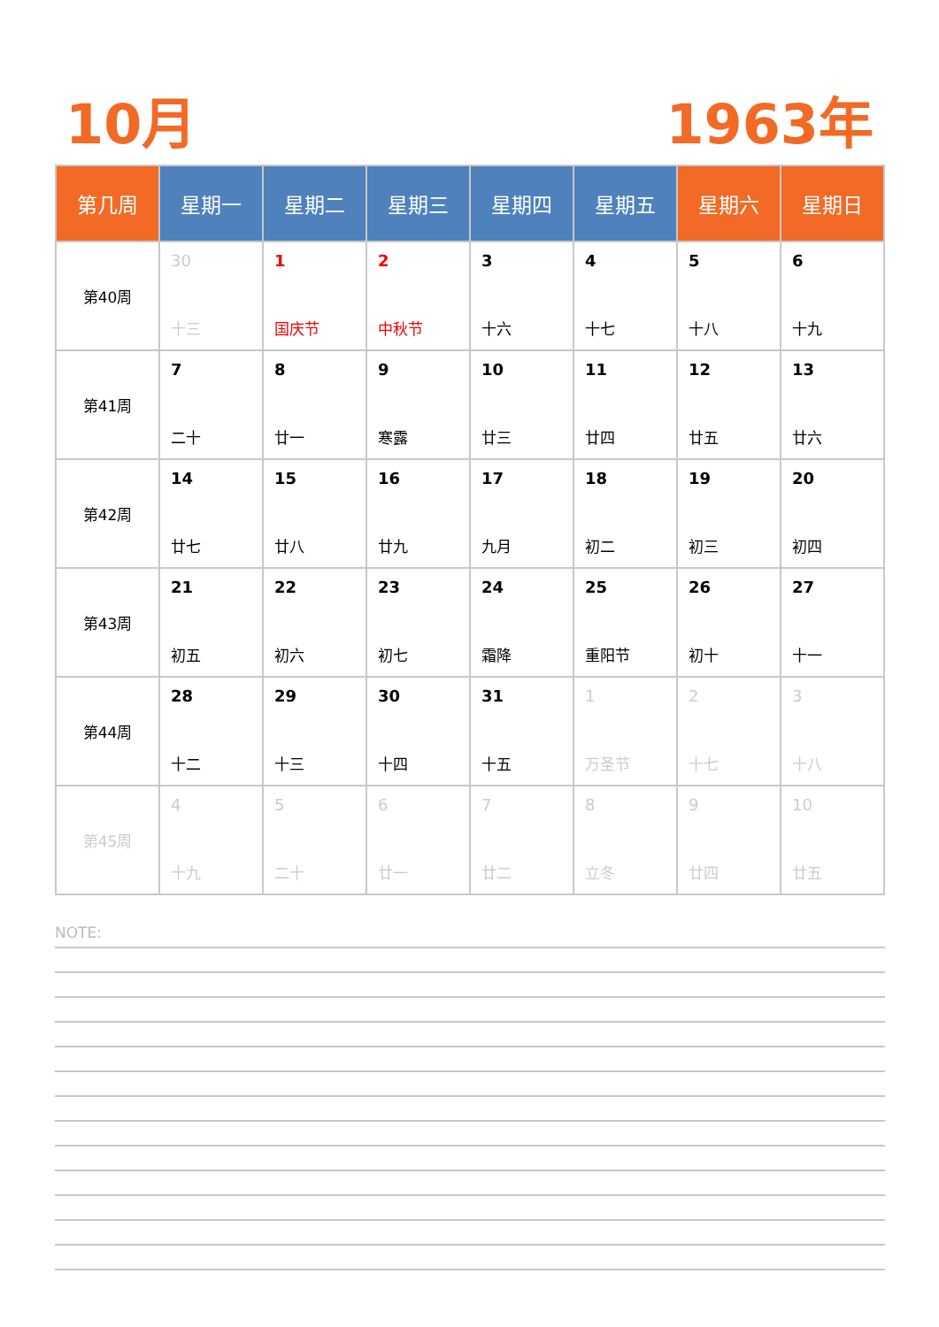10月 1963年
| 第几周 | 星期一 | 星期二 | 星期三 | 星期四 | 星期五 | 星期六 | 星期日 |
| --- | --- | --- | --- | --- | --- | --- | --- |
| 第40周 | 30 十三 | 1 国庆节 | 2 中秋节 | 3 十六 | 4 十七 | 5 十八 | 6 十九 |
| 第41周 | 7 二十 | 8 廿一 | 9 寒露 | 10 廿三 | 11 廿四 | 12 廿五 | 13 廿六 |
| 第42周 | 14 廿七 | 15 廿八 | 16 廿九 | 17 九月 | 18 初二 | 19 初三 | 20 初四 |
| 第43周 | 21 初五 | 22 初六 | 23 初七 | 24 霜降 | 25 重阳节 | 26 初十 | 27 十一 |
| 第44周 | 28 十二 | 29 十三 | 30 十四 | 31 十五 | 1 万圣节 | 2 十七 | 3 十八 |
| 第45周 | 4 十九 | 5 二十 | 6 廿一 | 7 廿二 | 8 立冬 | 9 廿四 | 10 廿五 |
NOTE: